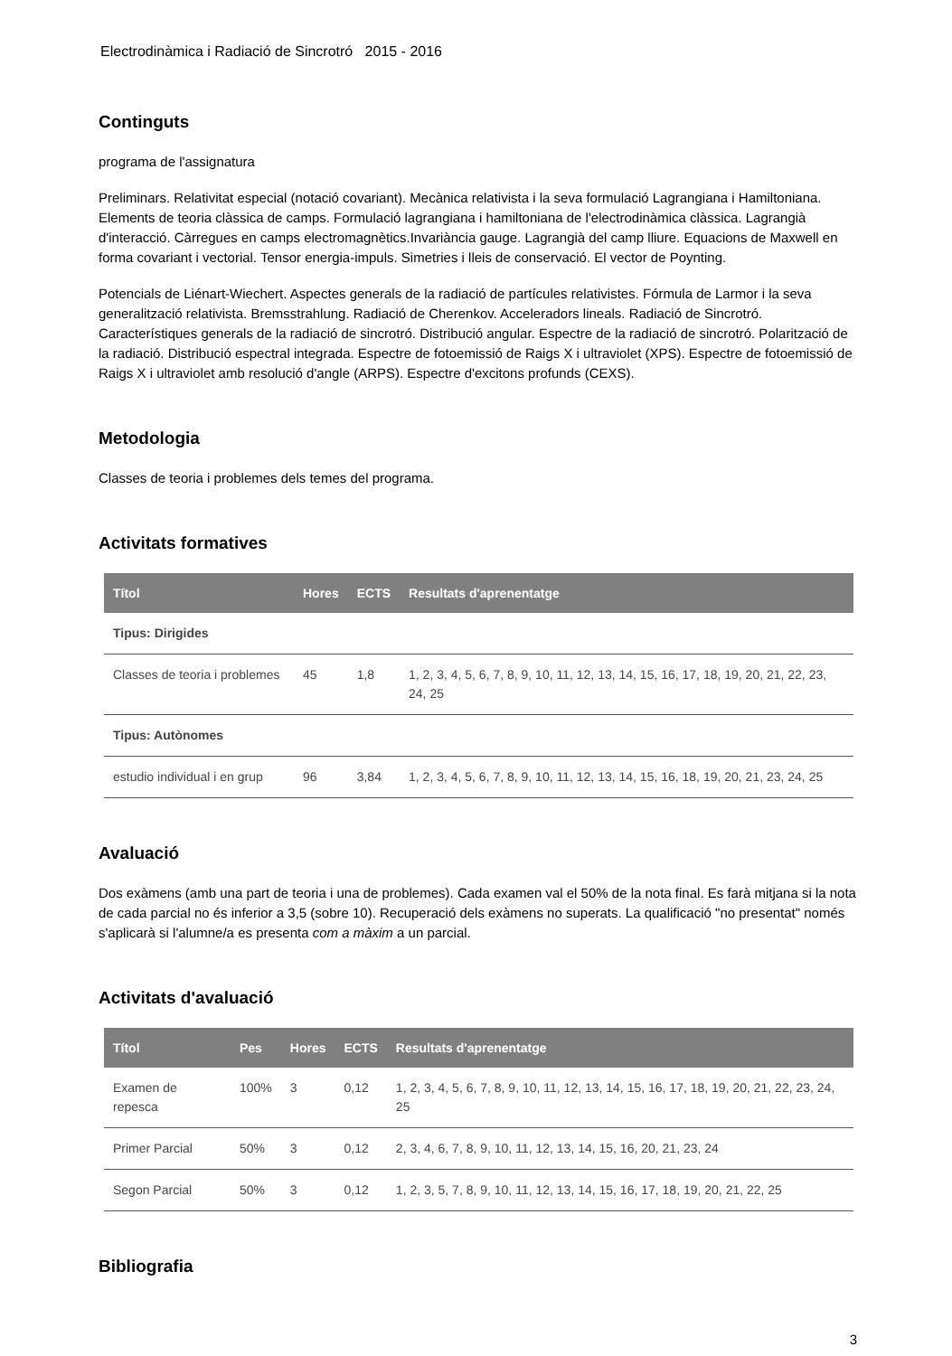Electrodinàmica i Radiació de Sincrotró 2015 - 2016
Continguts
programa de l'assignatura
Preliminars. Relativitat especial (notació covariant). Mecànica relativista i la seva formulació Lagrangiana i Hamiltoniana. Elements de teoria clàssica de camps. Formulació lagrangiana i hamiltoniana de l'electrodinàmica clàssica. Lagrangià d'interacció. Càrregues en camps electromagnètics.Invariància gauge. Lagrangià del camp lliure. Equacions de Maxwell en forma covariant i vectorial. Tensor energia-impuls. Simetries i lleis de conservació. El vector de Poynting.
Potencials de Liénart-Wiechert. Aspectes generals de la radiació de partícules relativistes. Fórmula de Larmor i la seva generalització relativista. Bremsstrahlung. Radiació de Cherenkov. Acceleradors lineals. Radiació de Sincrotró. Característiques generals de la radiació de sincrotró. Distribució angular. Espectre de la radiació de sincrotró. Polarització de la radiació. Distribució espectral integrada. Espectre de fotoemissió de Raigs X i ultraviolet (XPS). Espectre de fotoemissió de Raigs X i ultraviolet amb resolució d'angle (ARPS). Espectre d'excitons profunds (CEXS).
Metodologia
Classes de teoria i problemes dels temes del programa.
Activitats formatives
| Títol | Hores | ECTS | Resultats d'aprenentatge |
| --- | --- | --- | --- |
| Tipus: Dirigides | | | |
| Classes de teoria i problemes | 45 | 1,8 | 1, 2, 3, 4, 5, 6, 7, 8, 9, 10, 11, 12, 13, 14, 15, 16, 17, 18, 19, 20, 21, 22, 23, 24, 25 |
| Tipus: Autònomes | | | |
| estudio individual i en grup | 96 | 3,84 | 1, 2, 3, 4, 5, 6, 7, 8, 9, 10, 11, 12, 13, 14, 15, 16, 18, 19, 20, 21, 23, 24, 25 |
Avaluació
Dos exàmens (amb una part de teoria i una de problemes). Cada examen val el 50% de la nota final. Es farà mitjana si la nota de cada parcial no és inferior a 3,5 (sobre 10). Recuperació dels exàmens no superats. La qualificació "no presentat" només s'aplicarà si l'alumne/a es presenta com a màxim a un parcial.
Activitats d'avaluació
| Títol | Pes | Hores | ECTS | Resultats d'aprenentatge |
| --- | --- | --- | --- | --- |
| Examen de repesca | 100% | 3 | 0,12 | 1, 2, 3, 4, 5, 6, 7, 8, 9, 10, 11, 12, 13, 14, 15, 16, 17, 18, 19, 20, 21, 22, 23, 24, 25 |
| Primer Parcial | 50% | 3 | 0,12 | 2, 3, 4, 6, 7, 8, 9, 10, 11, 12, 13, 14, 15, 16, 20, 21, 23, 24 |
| Segon Parcial | 50% | 3 | 0,12 | 1, 2, 3, 5, 7, 8, 9, 10, 11, 12, 13, 14, 15, 16, 17, 18, 19, 20, 21, 22, 25 |
Bibliografia
3